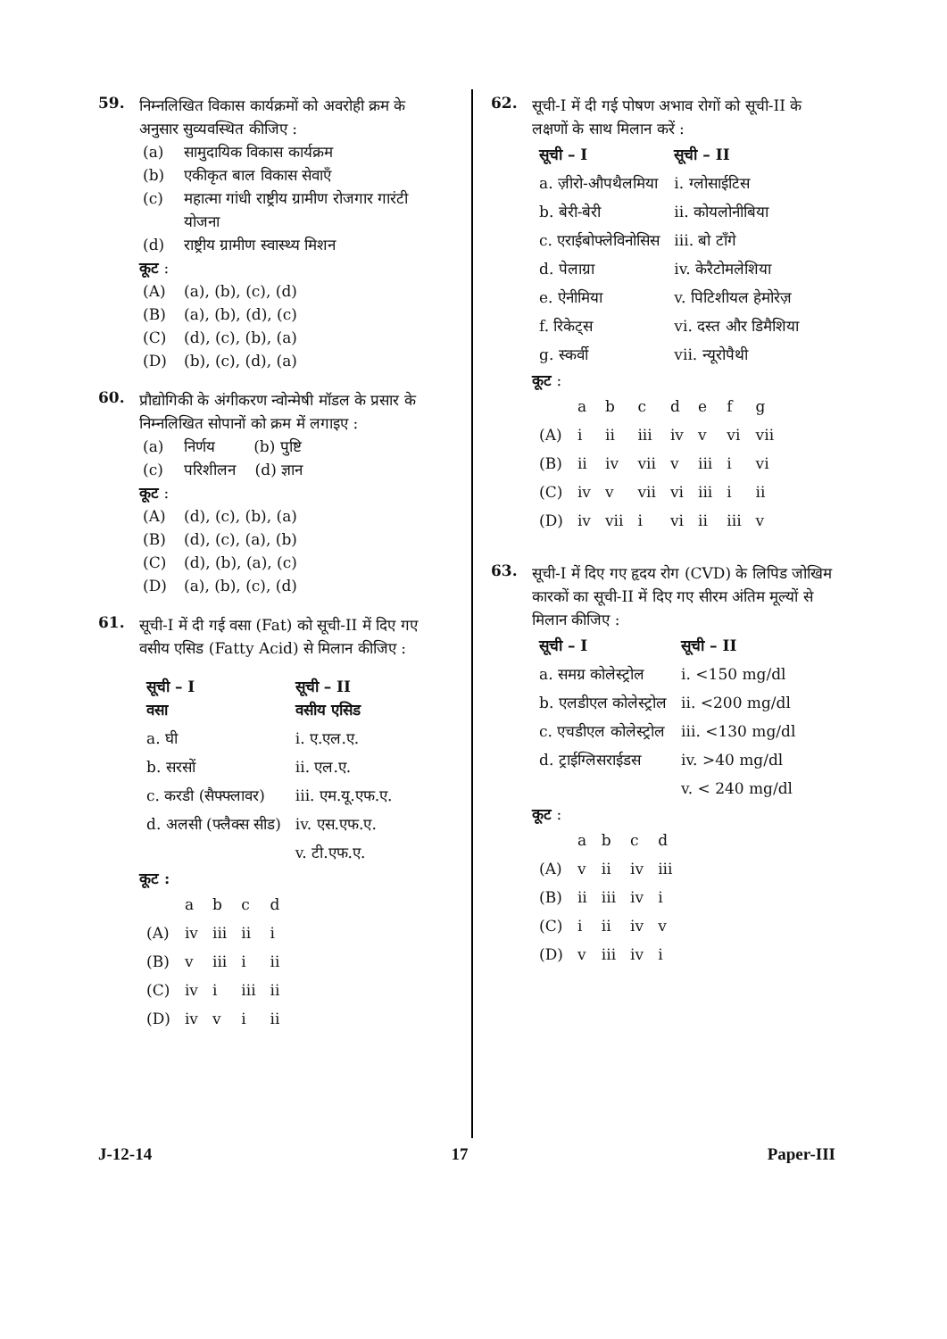59.
निम्नलिखित विकास कार्यक्रमों को अवरोही क्रम के अनुसार सुव्यवस्थित कीजिए :
(a) सामुदायिक विकास कार्यक्रम
(b) एकीकृत बाल विकास सेवाएँ
(c) महात्मा गांधी राष्ट्रीय ग्रामीण रोजगार गारंटी योजना
(d) राष्ट्रीय ग्रामीण स्वास्थ्य मिशन
कूट :
(A) (a), (b), (c), (d)
(B) (a), (b), (d), (c)
(C) (d), (c), (b), (a)
(D) (b), (c), (d), (a)
60.
प्रौद्योगिकी के अंगीकरण न्वोन्मेषी मॉडल के प्रसार के निम्नलिखित सोपानों को क्रम में लगाइए :
(a) निर्णय (b) पुष्टि
(c) परिशीलन (d) ज्ञान
कूट :
(A) (d), (c), (b), (a)
(B) (d), (c), (a), (b)
(C) (d), (b), (a), (c)
(D) (a), (b), (c), (d)
61.
सूची-I में दी गई वसा (Fat) को सूची-II में दिए गए वसीय एसिड (Fatty Acid) से मिलान कीजिए :
| सूची – I वसा | सूची – II वसीय एसिड |
| --- | --- |
| a. घी | i. ए.एल.ए. |
| b. सरसों | ii. एल.ए. |
| c. करडी (सैफ्फ्लावर) | iii. एम.यू.एफ.ए. |
| d. अलसी (फ्लैक्स सीड) | iv. एस.एफ.ए. |
| | v. टी.एफ.ए. |
कूट :
| | a | b | c | d |
| (A) | iv | iii | ii | i |
| (B) | v | iii | i | ii |
| (C) | iv | i | iii | ii |
| (D) | iv | v | i | ii |
62.
सूची-I में दी गई पोषण अभाव रोगों को सूची-II के लक्षणों के साथ मिलान करें :
| सूची – I | सूची – II |
| --- | --- |
| a. ज़ीरो-औपथैलमिया | i. ग्लोसाईटिस |
| b. बेरी-बेरी | ii. कोयलोनीबिया |
| c. एराईबोफ्लेविनोसिस | iii. बो टाँगे |
| d. पेलाग्रा | iv. केरैटोमलेशिया |
| e. ऐनीमिया | v. पिटिशीयल हेमोरेज़ |
| f. रिकेट्स | vi. दस्त और डिमैशिया |
| g. स्कर्वी | vii. न्यूरोपैथी |
कूट :
| | a | b | c | d | e | f | g |
| (A) | i | ii | iii | iv | v | vi | vii |
| (B) | ii | iv | vii | v | iii | i | vi |
| (C) | iv | v | vii | vi | iii | i | ii |
| (D) | iv | vii | i | vi | ii | iii | v |
63.
सूची-I में दिए गए हृदय रोग (CVD) के लिपिड जोखिम कारकों का सूची-II में दिए गए सीरम अंतिम मूल्यों से मिलान कीजिए :
| सूची – I | सूची – II |
| --- | --- |
| a. समग्र कोलेस्ट्रोल | i. <150 mg/dl |
| b. एलडीएल कोलेस्ट्रोल | ii. <200 mg/dl |
| c. एचडीएल कोलेस्ट्रोल | iii. <130 mg/dl |
| d. ट्राईग्लिसराईडस | iv. >40 mg/dl |
| | v. < 240 mg/dl |
कूट :
| | a | b | c | d |
| (A) | v | ii | iv | iii |
| (B) | ii | iii | iv | i |
| (C) | i | ii | iv | v |
| (D) | v | iii | iv | i |
J-12-14 17 Paper-III